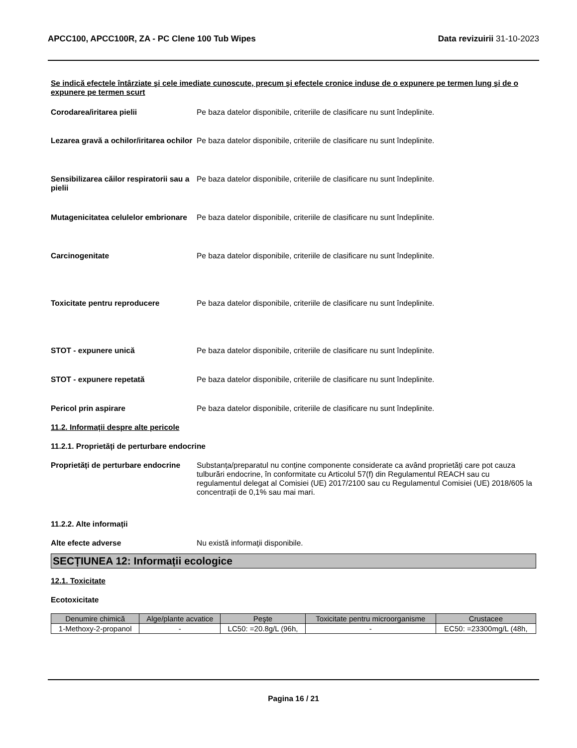APCC100, APCC100R, ZA - PC Clene 100 Tub Wipes Data revizuirii 31-10-2023
Se indică efectele întârziate şi cele imediate cunoscute, precum şi efectele cronice induse de o expunere pe termen lung şi de o expunere pe termen scurt
Corodarea/iritarea pielii Pe baza datelor disponibile, criteriile de clasificare nu sunt îndeplinite.
Lezarea gravă a ochilor/iritarea ochilor
Pe baza datelor disponibile, criteriile de clasificare nu sunt îndeplinite.
Sensibilizarea căilor respiratorii sau a pielii
Pe baza datelor disponibile, criteriile de clasificare nu sunt îndeplinite.
Mutagenicitatea celulelor embrionare
Pe baza datelor disponibile, criteriile de clasificare nu sunt îndeplinite.
Carcinogenitate Pe baza datelor disponibile, criteriile de clasificare nu sunt îndeplinite.
Toxicitate pentru reproducere Pe baza datelor disponibile, criteriile de clasificare nu sunt îndeplinite.
STOT - expunere unică Pe baza datelor disponibile, criteriile de clasificare nu sunt îndeplinite.
STOT - expunere repetată Pe baza datelor disponibile, criteriile de clasificare nu sunt îndeplinite.
Pericol prin aspirare Pe baza datelor disponibile, criteriile de clasificare nu sunt îndeplinite.
11.2. Informații despre alte pericole
11.2.1. Proprietăți de perturbare endocrine
Proprietăți de perturbare endocrine
Substanța/preparatul nu conține componente considerate ca având proprietăți care pot cauza tulburări endocrine, în conformitate cu Articolul 57(f) din Regulamentul REACH sau cu regulamentul delegat al Comisiei (UE) 2017/2100 sau cu Regulamentul Comisiei (UE) 2018/605 la concentrații de 0,1% sau mai mari.
11.2.2. Alte informații
Alte efecte adverse Nu există informaţii disponibile.
SECȚIUNEA 12: Informații ecologice
12.1. Toxicitate
Ecotoxicitate
| Denumire chimică | Alge/plante acvatice | Peşte | Toxicitate pentru microorganisme | Crustacee |
| --- | --- | --- | --- | --- |
| 1-Methoxy-2-propanol | - | LC50: =20.8g/L (96h, | - | EC50: =23300mg/L (48h, |
Pagina 16 / 21